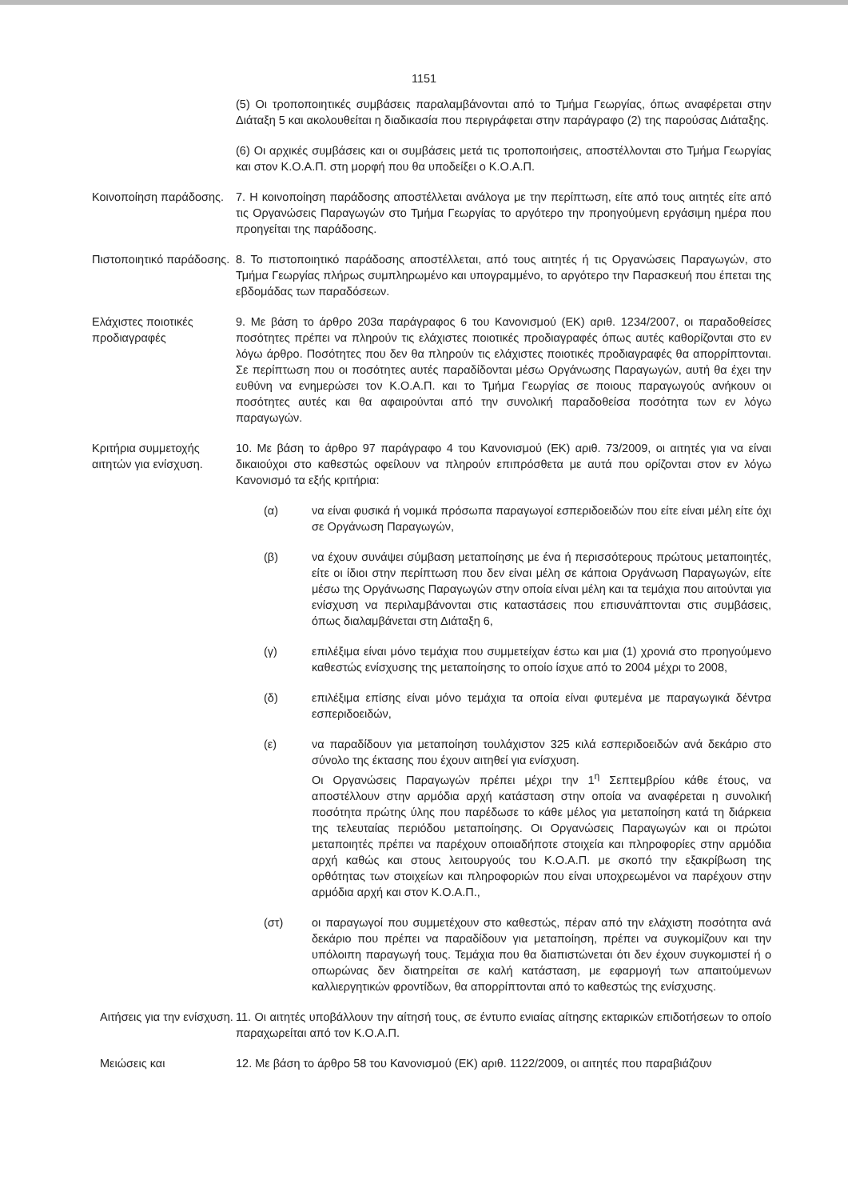1151
(5) Οι τροποποιητικές συμβάσεις παραλαμβάνονται από το Τμήμα Γεωργίας, όπως αναφέρεται στην Διάταξη 5 και ακολουθείται η διαδικασία που περιγράφεται στην παράγραφο (2) της παρούσας Διάταξης.
(6) Οι αρχικές συμβάσεις και οι συμβάσεις μετά τις τροποποιήσεις, αποστέλλονται στο Τμήμα Γεωργίας και στον Κ.Ο.Α.Π. στη μορφή που θα υποδείξει ο Κ.Ο.Α.Π.
Κοινοποίηση παράδοσης. 7. Η κοινοποίηση παράδοσης αποστέλλεται ανάλογα με την περίπτωση, είτε από τους αιτητές είτε από τις Οργανώσεις Παραγωγών στο Τμήμα Γεωργίας το αργότερο την προηγούμενη εργάσιμη ημέρα που προηγείται της παράδοσης.
Πιστοποιητικό παράδοσης. 8. Το πιστοποιητικό παράδοσης αποστέλλεται, από τους αιτητές ή τις Οργανώσεις Παραγωγών, στο Τμήμα Γεωργίας πλήρως συμπληρωμένο και υπογραμμένο, το αργότερο την Παρασκευή που έπεται της εβδομάδας των παραδόσεων.
Ελάχιστες ποιοτικές προδιαγραφές 9. Με βάση το άρθρο 203α παράγραφος 6 του Κανονισμού (ΕΚ) αριθ. 1234/2007, οι παραδοθείσες ποσότητες πρέπει να πληρούν τις ελάχιστες ποιοτικές προδιαγραφές όπως αυτές καθορίζονται στο εν λόγω άρθρο. Ποσότητες που δεν θα πληρούν τις ελάχιστες ποιοτικές προδιαγραφές θα απορρίπτονται. Σε περίπτωση που οι ποσότητες αυτές παραδίδονται μέσω Οργάνωσης Παραγωγών, αυτή θα έχει την ευθύνη να ενημερώσει τον Κ.Ο.Α.Π. και το Τμήμα Γεωργίας σε ποιους παραγωγούς ανήκουν οι ποσότητες αυτές και θα αφαιρούνται από την συνολική παραδοθείσα ποσότητα των εν λόγω παραγωγών.
Κριτήρια συμμετοχής αιτητών για ενίσχυση.
10. Με βάση το άρθρο 97 παράγραφο 4 του Κανονισμού (ΕΚ) αριθ. 73/2009, οι αιτητές για να είναι δικαιούχοι στο καθεστώς οφείλουν να πληρούν επιπρόσθετα με αυτά που ορίζονται στον εν λόγω Κανονισμό τα εξής κριτήρια:
(α) να είναι φυσικά ή νομικά πρόσωπα παραγωγοί εσπεριδοειδών που είτε είναι μέλη είτε όχι σε Οργάνωση Παραγωγών,
(β) να έχουν συνάψει σύμβαση μεταποίησης με ένα ή περισσότερους πρώτους μεταποιητές, είτε οι ίδιοι στην περίπτωση που δεν είναι μέλη σε κάποια Οργάνωση Παραγωγών, είτε μέσω της Οργάνωσης Παραγωγών στην οποία είναι μέλη και τα τεμάχια που αιτούνται για ενίσχυση να περιλαμβάνονται στις καταστάσεις που επισυνάπτονται στις συμβάσεις, όπως διαλαμβάνεται στη Διάταξη 6,
(γ) επιλέξιμα είναι μόνο τεμάχια που συμμετείχαν έστω και μια (1) χρονιά στο προηγούμενο καθεστώς ενίσχυσης της μεταποίησης το οποίο ίσχυε από το 2004 μέχρι το 2008,
(δ) επιλέξιμα επίσης είναι μόνο τεμάχια τα οποία είναι φυτεμένα με παραγωγικά δέντρα εσπεριδοειδών,
(ε) να παραδίδουν για μεταποίηση τουλάχιστον 325 κιλά εσπεριδοειδών ανά δεκάριο στο σύνολο της έκτασης που έχουν αιτηθεί για ενίσχυση.
Οι Οργανώσεις Παραγωγών πρέπει μέχρι την 1<sup>η</sup> Σεπτεμβρίου κάθε έτους, να αποστέλλουν στην αρμόδια αρχή κατάσταση στην οποία να αναφέρεται η συνολική ποσότητα πρώτης ύλης που παρέδωσε το κάθε μέλος για μεταποίηση κατά τη διάρκεια της τελευταίας περιόδου μεταποίησης. Οι Οργανώσεις Παραγωγών και οι πρώτοι μεταποιητές πρέπει να παρέχουν οποιαδήποτε στοιχεία και πληροφορίες στην αρμόδια αρχή καθώς και στους λειτουργούς του Κ.Ο.Α.Π. με σκοπό την εξακρίβωση της ορθότητας των στοιχείων και πληροφοριών που είναι υποχρεωμένοι να παρέχουν στην αρμόδια αρχή και στον Κ.Ο.Α.Π.,
(στ) οι παραγωγοί που συμμετέχουν στο καθεστώς, πέραν από την ελάχιστη ποσότητα ανά δεκάριο που πρέπει να παραδίδουν για μεταποίηση, πρέπει να συγκομίζουν και την υπόλοιπη παραγωγή τους. Τεμάχια που θα διαπιστώνεται ότι δεν έχουν συγκομιστεί ή ο οπωρώνας δεν διατηρείται σε καλή κατάσταση, με εφαρμογή των απαιτούμενων καλλιεργητικών φροντίδων, θα απορρίπτονται από το καθεστώς της ενίσχυσης.
Αιτήσεις για την ενίσχυση. 11. Οι αιτητές υποβάλλουν την αίτησή τους, σε έντυπο ενιαίας αίτησης εκταρικών επιδοτήσεων το οποίο παραχωρείται από τον Κ.Ο.Α.Π.
Μειώσεις και 12. Με βάση το άρθρο 58 του Κανονισμού (ΕΚ) αριθ. 1122/2009, οι αιτητές που παραβιάζουν